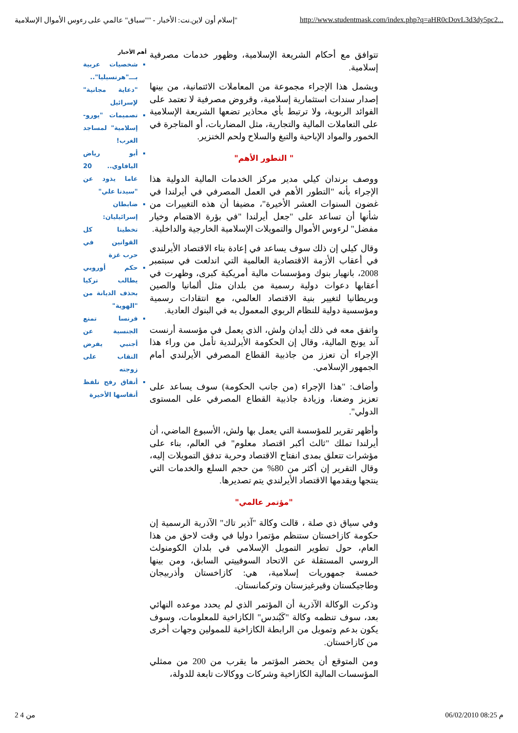"إسلام أون لاين.نت: الأخبار - ""سباق" عالمي على رءوس الأموال الإسلامية http://www.studentmask.com/index.php?q=aHR0cDovL3d3dy5pc2...
تتوافق مع أحكام الشريعة الإسلامية، وظهور خدمات مصرفية إسلامية.
ويشمل هذا الإجراء مجموعة من المعاملات الائتمانية، من بينها إصدار سندات استثمارية إسلامية، وقروض مصرفية لا تعتمد على الفوائد الربوية، ولا ترتبط بأي محاذير تضعها الشريعة الإسلامية على التعاملات المالية والتجارية، مثل المضاربات، أو المتاجرة في الخمور والمواد الإباحية والتبغ والسلاح ولحم الخنزير.
" التطور الأهم"
ووصف برندان كيلي مدير مركز الخدمات المالية الدولية هذا الإجراء بأنه "التطور الأهم في العمل المصرفي في أيرلندا في غضون السنوات العشر الأخيرة"، مضيفا أن هذه التغييرات من شأنها أن تساعد على "جعل أيرلندا "في بؤرة الاهتمام وخيار مفضل" لرءوس الأموال والتمويلات الإسلامية الخارجية والداخلية.
وقال كيلي إن ذلك سوف يساعد في إعادة بناء الاقتصاد الأيرلندي في أعقاب الأزمة الاقتصادية العالمية التي اندلعت في سبتمبر 2008، بانهيار بنوك ومؤسسات مالية أمريكية كبرى، وظهرت في أعقابها دعوات دولية رسمية من بلدان مثل ألمانيا والصين وبريطانيا لتغيير بنية الاقتصاد العالمي، مع انتقادات رسمية ومؤسسية دولية للنظام الربوي المعمول به في البنوك العادية.
واتفق معه في ذلك أيدان ولش، الذي يعمل في مؤسسة أرنست آند يونج المالية، وقال إن الحكومة الأيرلندية تأمل من وراء هذا الإجراء أن تعزز من جاذبية القطاع المصرفي الأيرلندي أمام الجمهور الإسلامي.
وأضاف: "هذا الإجراء (من جانب الحكومة) سوف يساعد على تعزيز وضعنا، وزيادة جاذبية القطاع المصرفي على المستوى الدولي".
وأظهر تقرير للمؤسسة التي يعمل بها ولش، الأسبوع الماضي، أن أيرلندا تملك "ثالث أكبر اقتصاد معلوم" في العالم، بناء على مؤشرات تتعلق بمدى انفتاح الاقتصاد وحرية تدفق التمويلات إليه، وقال التقرير إن أكثر من 80% من حجم السلع والخدمات التي ينتجها ويقدمها الاقتصاد الأيرلندي يتم تصديرها.
"مؤتمر عالمي"
وفي سياق ذي صلة ، قالت وكالة "آذير تاك" الآذرية الرسمية إن حكومة كازاخستان ستنظم مؤتمرا دوليا في وقت لاحق من هذا العام، حول تطوير التمويل الإسلامي في بلدان الكومنولث الروسي المستقلة عن الاتحاد السوفييتي السابق، ومن بينها خمسة جمهوريات إسلامية، هي: كازاخستان وأذربيجان وطاجيكستان وقيرغيزستان وتركمانستان.
وذكرت الوكالة الآذرية أن المؤتمر الذي لم يحدد موعده النهائي بعد، سوف تنظمه وكالة "كَبُندس" الكازاخية للمعلومات، وسوف يكون بدعم وتمويل من الرابطة الكازاخية للممولين وجهات أخرى من كازاخستان.
ومن المتوقع أن يحضر المؤتمر ما يقرب من 200 من ممثلي المؤسسات المالية الكازاخية وشركات ووكالات تابعة للدولة،
أهم الأخبار
شخصيات عربية بـــ"هرتسيليا".. "دعاية مجانية" لإسرائيل
تصميمات "يورو-إسلامية" لمساجد الغرب!
أبو رياض اليافاوي.. 20 عاما يذود عن "سيدنا علي"
ضابطان إسرائيليان: تخطينا كل القوانين في حرب غزة
حكم أوروبي يطالب تركيا بحذف الديانة من "الهوية"
فرنسا تمنع الجنسية عن أجنبي يفرض النقاب على زوجته
أنفاق رفح تلفظ أنفاسها الأخيرة
من 4 2 06/02/2010 08:25 م